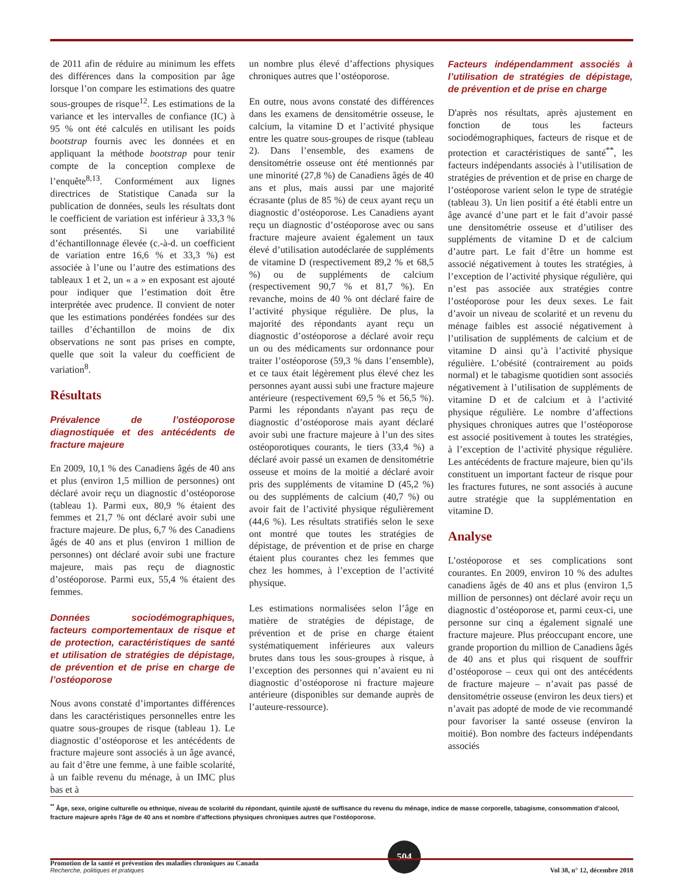de 2011 afin de réduire au minimum les effets des différences dans la composition par âge lorsque l’on compare les estimations des quatre sous-groupes de risque<sup>12</sup>. Les estimations de la variance et les intervalles de confiance (IC) à 95 % ont été calculés en utilisant les poids bootstrap fournis avec les données et en appliquant la méthode bootstrap pour tenir compte de la conception complexe de l’enquête<sup>8,13</sup>. Conformément aux lignes directrices de Statistique Canada sur la publication de données, seuls les résultats dont le coefficient de variation est inférieur à 33,3 % sont présentés. Si une variabilité d’échantillonnage élevée (c.-à-d. un coefficient de variation entre 16,6 % et 33,3 %) est associée à l’une ou l’autre des estimations des tableaux 1 et 2, un « a » en exposant est ajouté pour indiquer que l’estimation doit être interprétée avec prudence. Il convient de noter que les estimations pondérées fondées sur des tailles d’échantillon de moins de dix observations ne sont pas prises en compte, quelle que soit la valeur du coefficient de variation<sup>8</sup>.
Résultats
Prévalence de l’ostéoporose diagnostiquée et des antécédents de fracture majeure
En 2009, 10,1 % des Canadiens âgés de 40 ans et plus (environ 1,5 million de personnes) ont déclaré avoir reçu un diagnostic d’ostéoporose (tableau 1). Parmi eux, 80,9 % étaient des femmes et 21,7 % ont déclaré avoir subi une fracture majeure. De plus, 6,7 % des Canadiens âgés de 40 ans et plus (environ 1 million de personnes) ont déclaré avoir subi une fracture majeure, mais pas reçu de diagnostic d’ostéoporose. Parmi eux, 55,4 % étaient des femmes.
Données sociodémographiques, facteurs comportementaux de risque et de protection, caractéristiques de santé et utilisation de stratégies de dépistage, de prévention et de prise en charge de l’ostéoporose
Nous avons constaté d’importantes différences dans les caractéristiques personnelles entre les quatre sous-groupes de risque (tableau 1). Le diagnostic d’ostéoporose et les antécédents de fracture majeure sont associés à un âge avancé, au fait d’être une femme, à une faible scolarité, à un faible revenu du ménage, à un IMC plus bas et à
un nombre plus élevé d’affections physiques chroniques autres que l’ostéoporose.
En outre, nous avons constaté des différences dans les examens de densitométrie osseuse, le calcium, la vitamine D et l’activité physique entre les quatre sous-groupes de risque (tableau 2). Dans l’ensemble, des examens de densitométrie osseuse ont été mentionnés par une minorité (27,8 %) de Canadiens âgés de 40 ans et plus, mais aussi par une majorité écrasante (plus de 85 %) de ceux ayant reçu un diagnostic d’ostéoporose. Les Canadiens ayant reçu un diagnostic d’ostéoporose avec ou sans fracture majeure avaient également un taux élevé d’utilisation autodéclarée de suppléments de vitamine D (respectivement 89,2 % et 68,5 %) ou de suppléments de calcium (respectivement 90,7 % et 81,7 %). En revanche, moins de 40 % ont déclaré faire de l’activité physique régulière. De plus, la majorité des répondants ayant reçu un diagnostic d’ostéoporose a déclaré avoir reçu un ou des médicaments sur ordonnance pour traiter l’ostéoporose (59,3 % dans l’ensemble), et ce taux était légèrement plus élevé chez les personnes ayant aussi subi une fracture majeure antérieure (respectivement 69,5 % et 56,5 %). Parmi les répondants n'ayant pas reçu de diagnostic d’ostéoporose mais ayant déclaré avoir subi une fracture majeure à l’un des sites ostéoporotiques courants, le tiers (33,4 %) a déclaré avoir passé un examen de densitométrie osseuse et moins de la moitié a déclaré avoir pris des suppléments de vitamine D (45,2 %) ou des suppléments de calcium (40,7 %) ou avoir fait de l’activité physique régulièrement (44,6 %). Les résultats stratifiés selon le sexe ont montré que toutes les stratégies de dépistage, de prévention et de prise en charge étaient plus courantes chez les femmes que chez les hommes, à l’exception de l’activité physique.
Les estimations normalisées selon l’âge en matière de stratégies de dépistage, de prévention et de prise en charge étaient systématiquement inférieures aux valeurs brutes dans tous les sous-groupes à risque, à l’exception des personnes qui n’avaient eu ni diagnostic d’ostéoporose ni fracture majeure antérieure (disponibles sur demande auprès de l’auteure-ressource).
Facteurs indépendamment associés à l’utilisation de stratégies de dépistage, de prévention et de prise en charge
D'après nos résultats, après ajustement en fonction de tous les facteurs sociodémographiques, facteurs de risque et de protection et caractéristiques de santé<sup>**</sup>, les facteurs indépendants associés à l’utilisation de stratégies de prévention et de prise en charge de l’ostéoporose varient selon le type de stratégie (tableau 3). Un lien positif a été établi entre un âge avancé d’une part et le fait d’avoir passé une densitométrie osseuse et d’utiliser des suppléments de vitamine D et de calcium d’autre part. Le fait d’être un homme est associé négativement à toutes les stratégies, à l’exception de l’activité physique régulière, qui n’est pas associée aux stratégies contre l’ostéoporose pour les deux sexes. Le fait d’avoir un niveau de scolarité et un revenu du ménage faibles est associé négativement à l’utilisation de suppléments de calcium et de vitamine D ainsi qu’à l’activité physique régulière. L’obésité (contrairement au poids normal) et le tabagisme quotidien sont associés négativement à l’utilisation de suppléments de vitamine D et de calcium et à l’activité physique régulière. Le nombre d’affections physiques chroniques autres que l’ostéoporose est associé positivement à toutes les stratégies, à l’exception de l’activité physique régulière. Les antécédents de fracture majeure, bien qu’ils constituent un important facteur de risque pour les fractures futures, ne sont associés à aucune autre stratégie que la supplémentation en vitamine D.
Analyse
L’ostéoporose et ses complications sont courantes. En 2009, environ 10 % des adultes canadiens âgés de 40 ans et plus (environ 1,5 million de personnes) ont déclaré avoir reçu un diagnostic d’ostéoporose et, parmi ceux-ci, une personne sur cinq a également signalé une fracture majeure. Plus préoccupant encore, une grande proportion du million de Canadiens âgés de 40 ans et plus qui risquent de souffrir d’ostéoporose – ceux qui ont des antécédents de fracture majeure – n’avait pas passé de densitométrie osseuse (environ les deux tiers) et n’avait pas adopté de mode de vie recommandé pour favoriser la santé osseuse (environ la moitié). Bon nombre des facteurs indépendants associés
<sup>**</sup> Âge, sexe, origine culturelle ou ethnique, niveau de scolarité du répondant, quintile ajusté de suffisance du revenu du ménage, indice de masse corporelle, tabagisme, consommation d’alcool, fracture majeure après l’âge de 40 ans et nombre d’affections physiques chroniques autres que l’ostéoporose.
Promotion de la santé et prévention des maladies chroniques au Canada
Recherche, politiques et pratiques
504
Vol 38, n° 12, décembre 2018